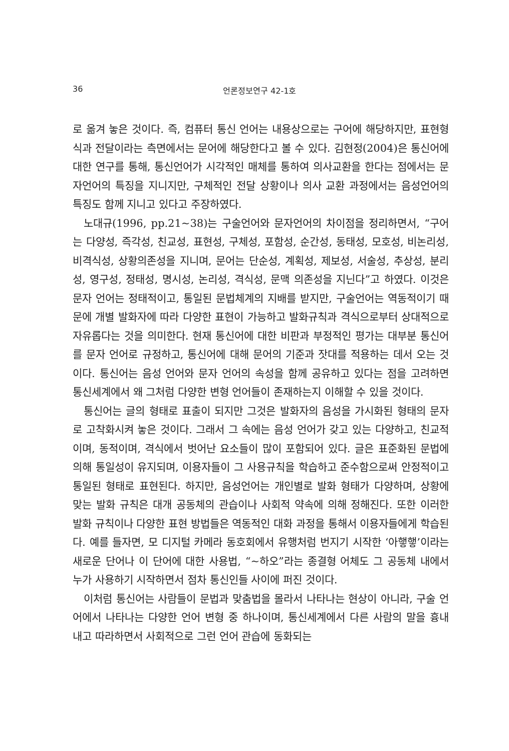36 언론정보연구 42-1호
로 옮겨 놓은 것이다. 즉, 컴퓨터 통신 언어는 내용상으로는 구어에 해당하지만, 표현형식과 전달이라는 측면에서는 문어에 해당한다고 볼 수 있다. 김현정(2004)은 통신어에 대한 연구를 통해, 통신언어가 시각적인 매체를 통하여 의사교환을 한다는 점에서는 문자언어의 특징을 지니지만, 구체적인 전달 상황이나 의사 교환 과정에서는 음성언어의 특징도 함께 지니고 있다고 주장하였다.
노대규(1996, pp.21~38)는 구술언어와 문자언어의 차이점을 정리하면서, “구어는 다양성, 즉각성, 친교성, 표현성, 구체성, 포함성, 순간성, 동태성, 모호성, 비논리성, 비격식성, 상황의존성을 지니며, 문어는 단순성, 계획성, 제보성, 서술성, 추상성, 분리성, 영구성, 정태성, 명시성, 논리성, 격식성, 문맥 의존성을 지닌다”고 하였다. 이것은 문자 언어는 정태적이고, 통일된 문법체계의 지배를 받지만, 구술언어는 역동적이기 때문에 개별 발화자에 따라 다양한 표현이 가능하고 발화규칙과 격식으로부터 상대적으로 자유롭다는 것을 의미한다. 현재 통신어에 대한 비판과 부정적인 평가는 대부분 통신어를 문자 언어로 규정하고, 통신어에 대해 문어의 기준과 잣대를 적용하는 데서 오는 것이다. 통신어는 음성 언어와 문자 언어의 속성을 함께 공유하고 있다는 점을 고려하면 통신세계에서 왜 그처럼 다양한 변형 언어들이 존재하는지 이해할 수 있을 것이다.
통신어는 글의 형태로 표출이 되지만 그것은 발화자의 음성을 가시화된 형태의 문자로 고착화시켜 놓은 것이다. 그래서 그 속에는 음성 언어가 갖고 있는 다양하고, 친교적이며, 동적이며, 격식에서 벗어난 요소들이 많이 포함되어 있다. 글은 표준화된 문법에 의해 통일성이 유지되며, 이용자들이 그 사용규칙을 학습하고 준수함으로써 안정적이고 통일된 형태로 표현된다. 하지만, 음성언어는 개인별로 발화 형태가 다양하며, 상황에 맞는 발화 규칙은 대개 공동체의 관습이나 사회적 약속에 의해 정해진다. 또한 이러한 발화 규칙이나 다양한 표현 방법들은 역동적인 대화 과정을 통해서 이용자들에게 학습된다. 예를 들자면, 모 디지털 카메라 동호회에서 유행처럼 번지기 시작한 ‘아햏햏’이라는 새로운 단어나 이 단어에 대한 사용법, “~하오”라는 종결형 어체도 그 공동체 내에서 누가 사용하기 시작하면서 점차 통신인들 사이에 퍼진 것이다.
이처럼 통신어는 사람들이 문법과 맞춤법을 몰라서 나타나는 현상이 아니라, 구술 언어에서 나타나는 다양한 언어 변형 중 하나이며, 통신세계에서 다른 사람의 말을 흉내 내고 따라하면서 사회적으로 그런 언어 관습에 동화되는